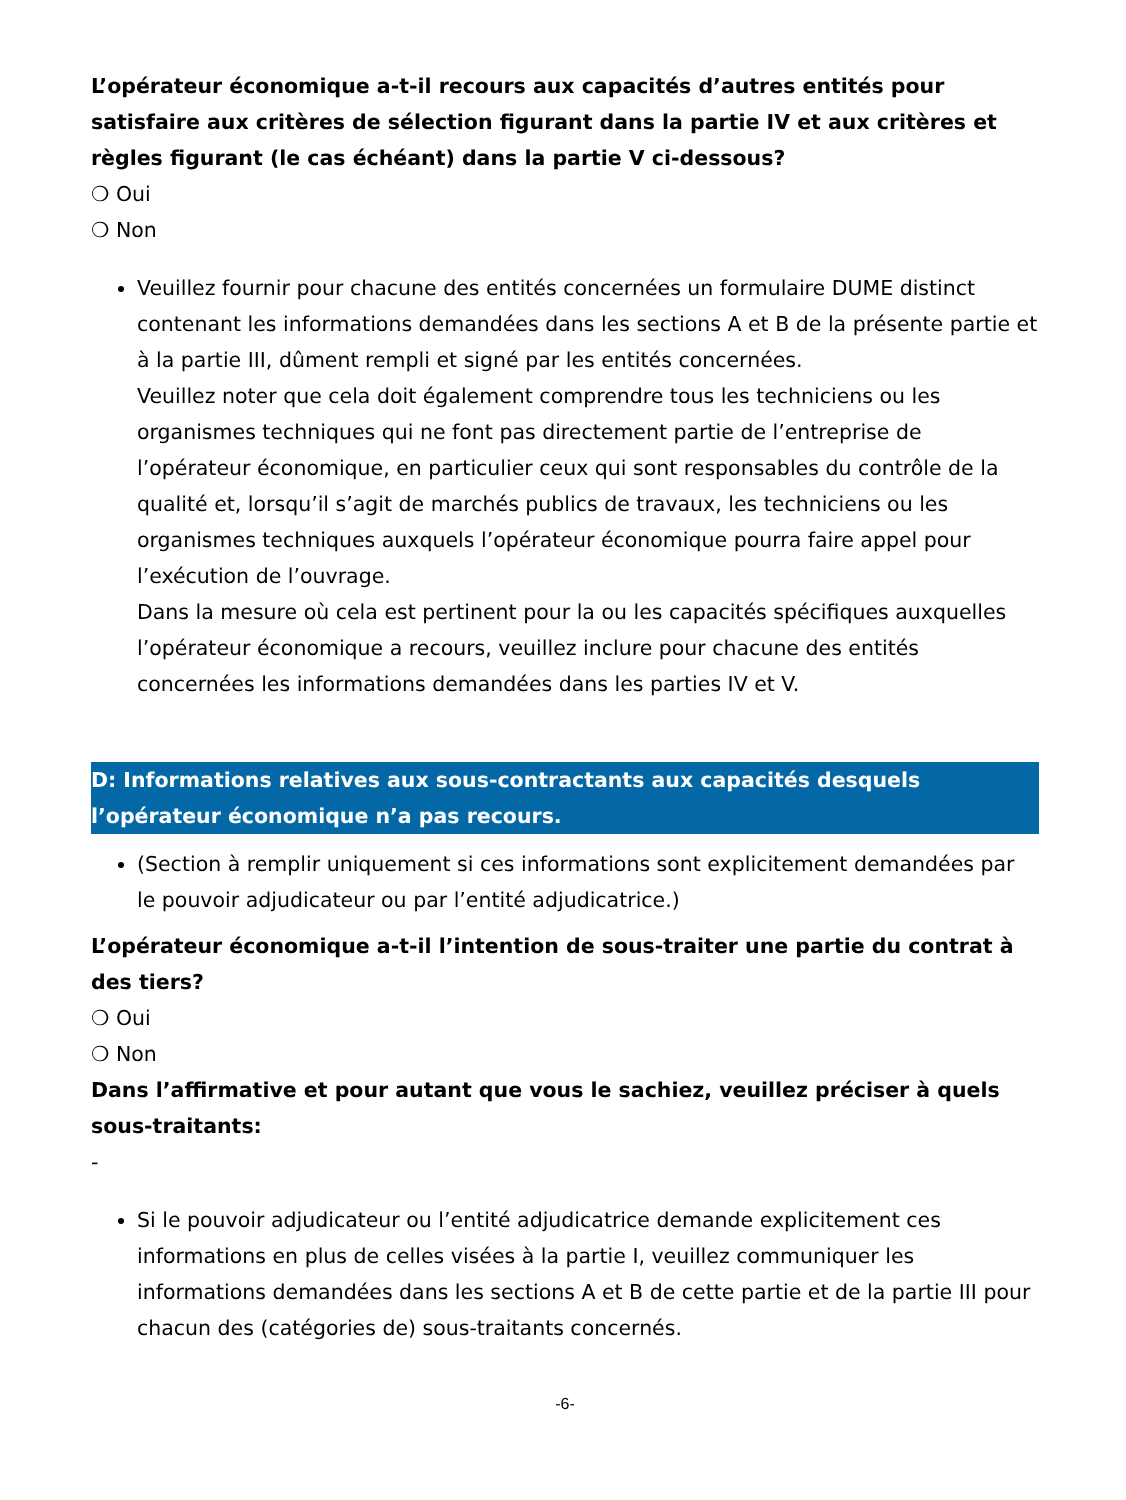L’opérateur économique a-t-il recours aux capacités d’autres entités pour satisfaire aux critères de sélection figurant dans la partie IV et aux critères et règles figurant (le cas échéant) dans la partie V ci-dessous?
❍ Oui
❍ Non
Veuillez fournir pour chacune des entités concernées un formulaire DUME distinct contenant les informations demandées dans les sections A et B de la présente partie et à la partie III, dûment rempli et signé par les entités concernées.
Veuillez noter que cela doit également comprendre tous les techniciens ou les organismes techniques qui ne font pas directement partie de l’entreprise de l’opérateur économique, en particulier ceux qui sont responsables du contrôle de la qualité et, lorsqu’il s’agit de marchés publics de travaux, les techniciens ou les organismes techniques auxquels l’opérateur économique pourra faire appel pour l’exécution de l’ouvrage.
Dans la mesure où cela est pertinent pour la ou les capacités spécifiques auxquelles l’opérateur économique a recours, veuillez inclure pour chacune des entités concernées les informations demandées dans les parties IV et V.
D: Informations relatives aux sous-contractants aux capacités desquels l’opérateur économique n’a pas recours.
(Section à remplir uniquement si ces informations sont explicitement demandées par le pouvoir adjudicateur ou par l’entité adjudicatrice.)
L’opérateur économique a-t-il l’intention de sous-traiter une partie du contrat à des tiers?
❍ Oui
❍ Non
Dans l’affirmative et pour autant que vous le sachiez, veuillez préciser à quels sous-traitants:
-
Si le pouvoir adjudicateur ou l’entité adjudicatrice demande explicitement ces informations en plus de celles visées à la partie I, veuillez communiquer les informations demandées dans les sections A et B de cette partie et de la partie III pour chacun des (catégories de) sous-traitants concernés.
-6-